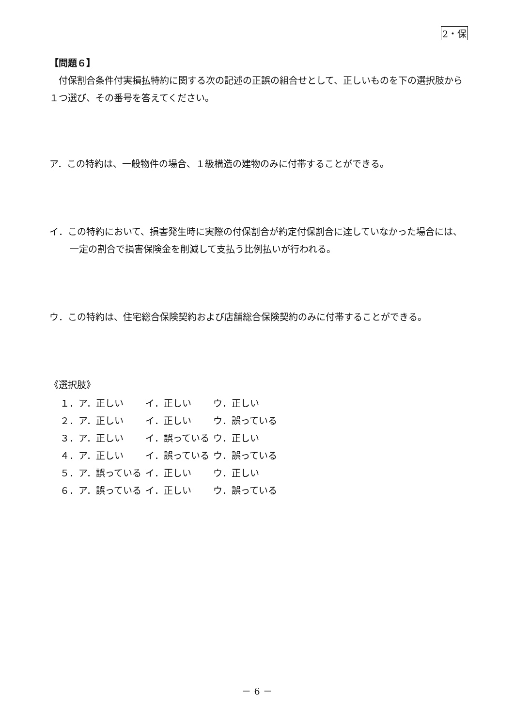2・保
【問題６】
　付保割合条件付実損払特約に関する次の記述の正誤の組合せとして、正しいものを下の選択肢から１つ選び、その番号を答えてください。
ア．この特約は、一般物件の場合、１級構造の建物のみに付帯することができる。
イ．この特約において、損害発生時に実際の付保割合が約定付保割合に達していなかった場合には、一定の割合で損害保険金を削減して支払う比例払いが行われる。
ウ．この特約は、住宅総合保険契約および店舗総合保険契約のみに付帯することができる。
《選択肢》
| １．ア．正しい | イ．正しい | ウ．正しい |
| ２．ア．正しい | イ．正しい | ウ．誤っている |
| ３．ア．正しい | イ．誤っている | ウ．正しい |
| ４．ア．正しい | イ．誤っている | ウ．誤っている |
| ５．ア．誤っている | イ．正しい | ウ．正しい |
| ６．ア．誤っている | イ．正しい | ウ．誤っている |
－ 6 －